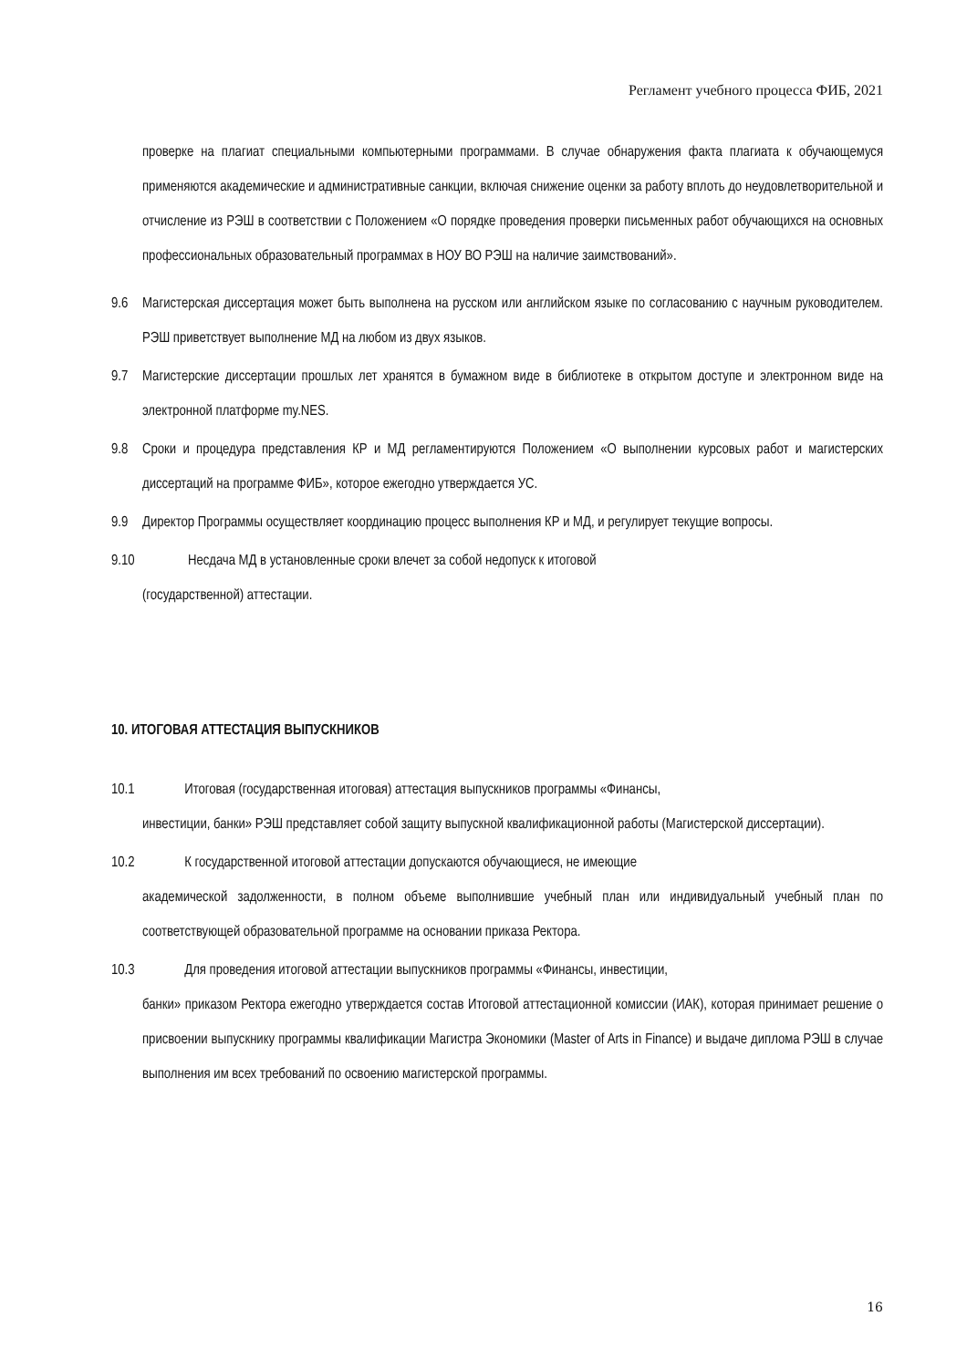Регламент учебного процесса ФИБ, 2021
проверке на плагиат специальными компьютерными программами. В случае обнаружения факта плагиата к обучающемуся применяются академические и административные санкции, включая снижение оценки за работу вплоть до неудовлетворительной и отчисление из РЭШ в соответствии с Положением «О порядке проведения проверки письменных работ обучающихся на основных профессиональных образовательный программах в НОУ ВО РЭШ на наличие заимствований».
9.6 Магистерская диссертация может быть выполнена на русском или английском языке по согласованию с научным руководителем. РЭШ приветствует выполнение МД на любом из двух языков.
9.7 Магистерские диссертации прошлых лет хранятся в бумажном виде в библиотеке в открытом доступе и электронном виде на электронной платформе my.NES.
9.8 Сроки и процедура представления КР и МД регламентируются Положением «О выполнении курсовых работ и магистерских диссертаций на программе ФИБ», которое ежегодно утверждается УС.
9.9 Директор Программы осуществляет координацию процесс выполнения КР и МД, и регулирует текущие вопросы.
9.10 Несдача МД в установленные сроки влечет за собой недопуск к итоговой
(государственной) аттестации.
10. ИТОГОВАЯ АТТЕСТАЦИЯ ВЫПУСКНИКОВ
10.1 Итоговая (государственная итоговая) аттестация выпускников программы «Финансы,
инвестиции, банки» РЭШ представляет собой защиту выпускной квалификационной работы (Магистерской диссертации).
10.2 К государственной итоговой аттестации допускаются обучающиеся, не имеющие
академической задолженности, в полном объеме выполнившие учебный план или индивидуальный учебный план по соответствующей образовательной программе на основании приказа Ректора.
10.3 Для проведения итоговой аттестации выпускников программы «Финансы, инвестиции,
банки» приказом Ректора ежегодно утверждается состав Итоговой аттестационной комиссии (ИАК), которая принимает решение о присвоении выпускнику программы квалификации Магистра Экономики (Master of Arts in Finance) и выдаче диплома РЭШ в случае выполнения им всех требований по освоению магистерской программы.
16